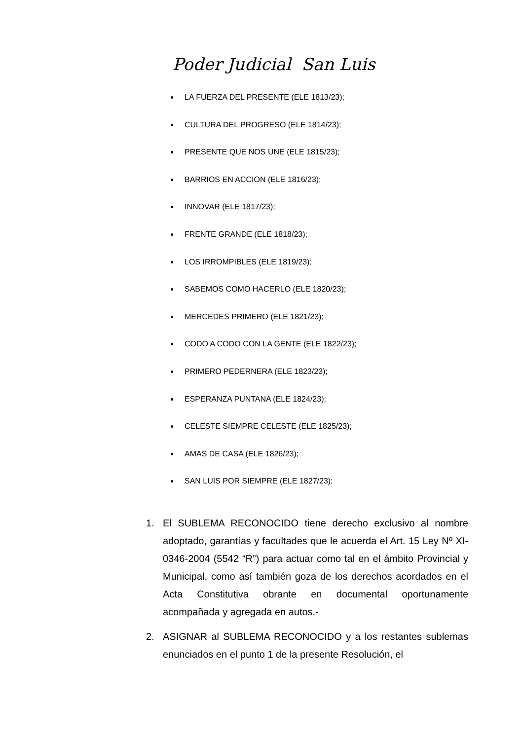Poder Judicial San Luis
LA FUERZA DEL PRESENTE (ELE 1813/23);
CULTURA DEL PROGRESO (ELE 1814/23);
PRESENTE QUE NOS UNE (ELE 1815/23);
BARRIOS EN ACCION (ELE 1816/23);
INNOVAR (ELE 1817/23);
FRENTE GRANDE (ELE 1818/23);
LOS IRROMPIBLES (ELE 1819/23);
SABEMOS COMO HACERLO (ELE 1820/23);
MERCEDES PRIMERO (ELE 1821/23);
CODO A CODO CON LA GENTE (ELE 1822/23);
PRIMERO PEDERNERA (ELE 1823/23);
ESPERANZA PUNTANA (ELE 1824/23);
CELESTE SIEMPRE CELESTE (ELE 1825/23);
AMAS DE CASA (ELE 1826/23);
SAN LUIS POR SIEMPRE (ELE 1827/23);
1. El SUBLEMA RECONOCIDO tiene derecho exclusivo al nombre adoptado, garantías y facultades que le acuerda el Art. 15 Ley Nº XI-0346-2004 (5542 “R”) para actuar como tal en el ámbito Provincial y Municipal, como así también goza de los derechos acordados en el Acta Constitutiva obrante en documental oportunamente acompañada y agregada en autos.-
2. ASIGNAR al SUBLEMA RECONOCIDO y a los restantes sublemas enunciados en el punto 1 de la presente Resolución, el